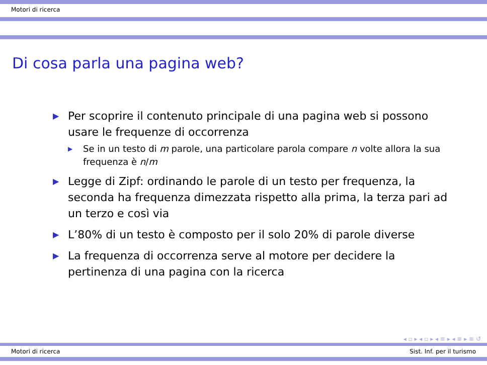Motori di ricerca
Di cosa parla una pagina web?
▶ Per scoprire il contenuto principale di una pagina web si possono usare le frequenze di occorrenza
▶ Se in un testo di m parole, una particolare parola compare n volte allora la sua frequenza è n/m
▶ Legge di Zipf: ordinando le parole di un testo per frequenza, la seconda ha frequenza dimezzata rispetto alla prima, la terza pari ad un terzo e così via
▶ L’80% di un testo è composto per il solo 20% di parole diverse
▶ La frequenza di occorrenza serve al motore per decidere la pertinenza di una pagina con la ricerca
◂ ▫ ▸ ◂ ▫ ▸ ◂ ≡ ▸ ◂ ≡ ▸ ≡ ↺
Motori di ricerca Sist. Inf. per il turismo